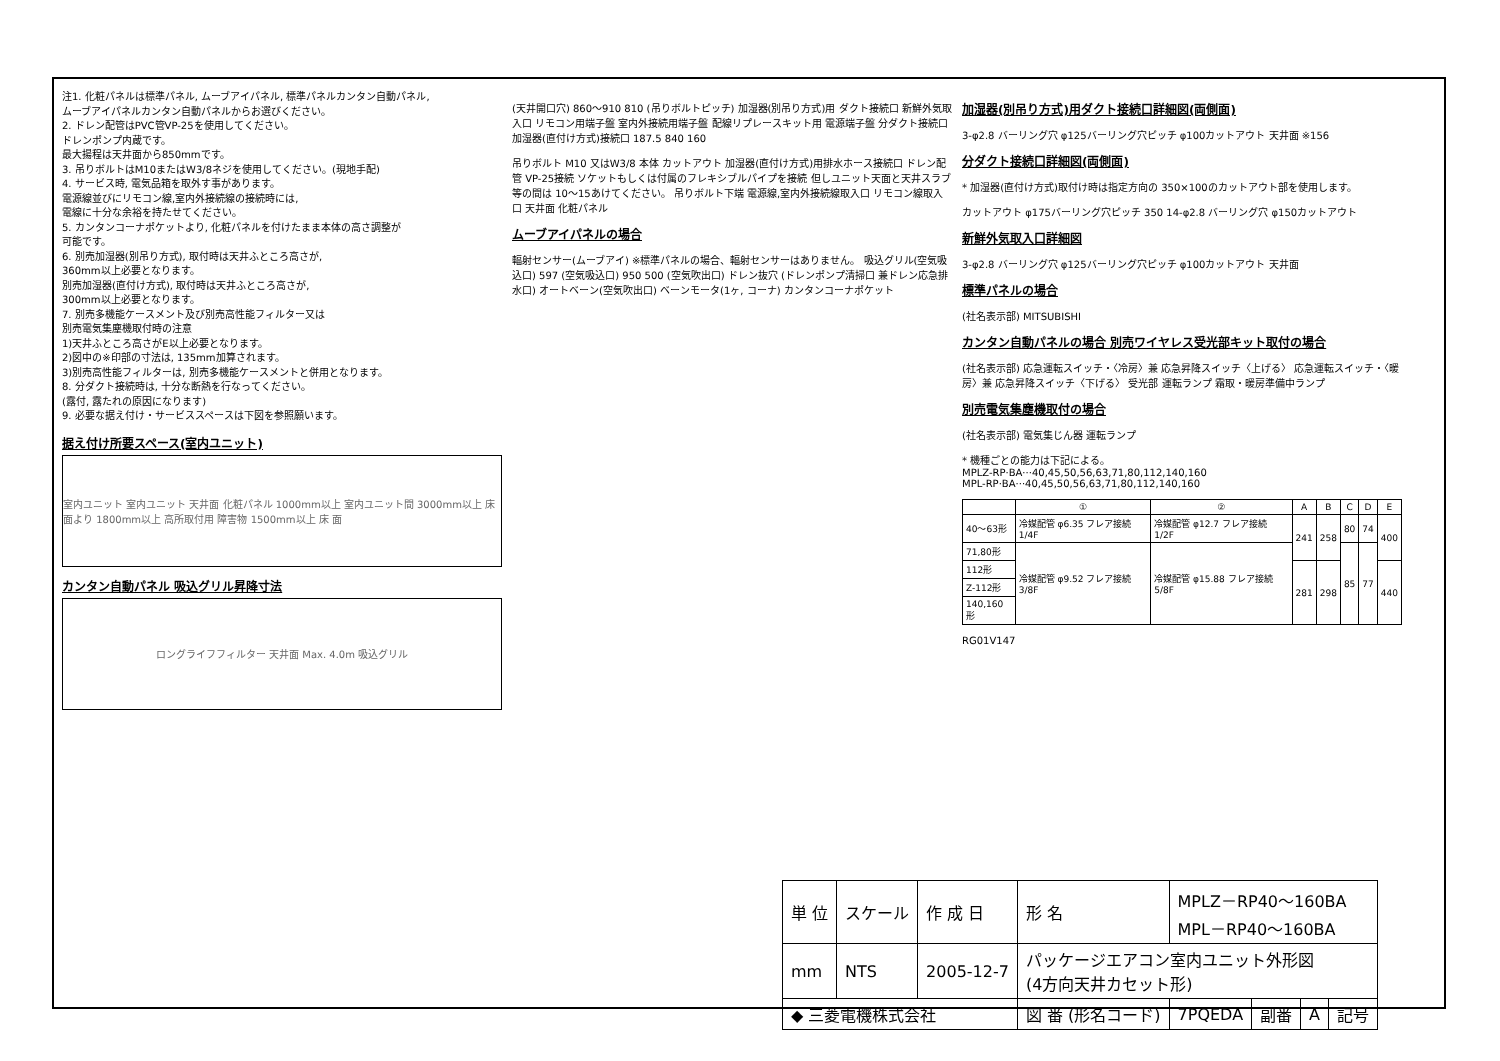注1. 化粧パネルは標準パネル, ムーブアイパネル, 標準パネルカンタン自動パネル,
ムーブアイパネルカンタン自動パネルからお選びください。
2. ドレン配管はPVC管VP-25を使用してください。
ドレンポンプ内蔵です。
最大揚程は天井面から850mmです。
3. 吊りボルトはM10またはW3/8ネジを使用してください。(現地手配)
4. サービス時, 電気品箱を取外す事があります。
電源線並びにリモコン線,室内外接続線の接続時には,
電線に十分な余裕を持たせてください。
5. カンタンコーナポケットより, 化粧パネルを付けたまま本体の高さ調整が
可能です。
6. 別売加湿器(別吊り方式), 取付時は天井ふところ高さが,
360mm以上必要となります。
別売加湿器(直付け方式), 取付時は天井ふところ高さが,
300mm以上必要となります。
7. 別売多機能ケースメント及び別売高性能フィルター又は
別売電気集塵機取付時の注意
1)天井ふところ高さがE以上必要となります。
2)図中の※印部の寸法は, 135mm加算されます。
3)別売高性能フィルターは, 別売多機能ケースメントと併用となります。
8. 分ダクト接続時は, 十分な断熱を行なってください。
(露付, 露たれの原因になります)
9. 必要な据え付け・サービススペースは下図を参照願います。
据え付け所要スペース(室内ユニット)
室内ユニット 室内ユニット 天井面 化粧パネル 1000mm以上 室内ユニット間 3000mm以上 床面より 1800mm以上 高所取付用 障害物 1500mm以上 床 面
カンタン自動パネル 吸込グリル昇降寸法
ロングライフフィルター 天井面 Max. 4.0m 吸込グリル
(天井開口穴) 860～910 810 (吊りボルトピッチ) 加湿器(別吊り方式)用 ダクト接続口 新鮮外気取入口 リモコン用端子盤 室内外接続用端子盤 配線リプレースキット用 電源端子盤 分ダクト接続口 加湿器(直付け方式)接続口 187.5 840 160
吊りボルト M10 又はW3/8 本体 カットアウト 加湿器(直付け方式)用排水ホース接続口 ドレン配管 VP-25接続 ソケットもしくは付属のフレキシブルパイプを接続 但しユニット天面と天井スラブ等の間は 10～15あけてください。 吊りボルト下端 電源線,室内外接続線取入口 リモコン線取入口 天井面 化粧パネル
ムーブアイパネルの場合
輻射センサー(ムーブアイ) ※標準パネルの場合、輻射センサーはありません。 吸込グリル(空気吸込口) 597 (空気吸込口) 950 500 (空気吹出口) ドレン抜穴 (ドレンポンプ清掃口 兼ドレン応急排水口) オートベーン(空気吹出口) ベーンモータ(1ヶ, コーナ) カンタンコーナポケット
加湿器(別吊り方式)用ダクト接続口詳細図(両側面)
3-φ2.8 バーリング穴 φ125バーリング穴ピッチ φ100カットアウト 天井面 ※156
分ダクト接続口詳細図(両側面)
* 加湿器(直付け方式)取付け時は指定方向の 350×100のカットアウト部を使用します。
カットアウト φ175バーリング穴ピッチ 350 14-φ2.8 バーリング穴 φ150カットアウト
新鮮外気取入口詳細図
3-φ2.8 バーリング穴 φ125バーリング穴ピッチ φ100カットアウト 天井面
標準パネルの場合
(社名表示部) MITSUBISHI
カンタン自動パネルの場合 別売ワイヤレス受光部キット取付の場合
(社名表示部) 応急運転スイッチ・〈冷房〉兼 応急昇降スイッチ〈上げる〉 応急運転スイッチ・〈暖房〉兼 応急昇降スイッチ〈下げる〉 受光部 運転ランプ 霜取・暖房準備中ランプ
別売電気集塵機取付の場合
(社名表示部) 電気集じん器 運転ランプ
* 機種ごとの能力は下記による。
MPLZ-RP·BA···40,45,50,56,63,71,80,112,140,160
MPL-RP·BA···40,45,50,56,63,71,80,112,140,160
| | ① | ② | A | B | C | D | E |
| --- | --- | --- | --- | --- | --- | --- | --- |
| 40～63形 | 冷媒配管 φ6.35 フレア接続 1/4F | 冷媒配管 φ12.7 フレア接続 1/2F | 241 | 258 | 80 | 74 | 400 |
| 71,80形 | 冷媒配管 φ9.52 フレア接続 3/8F | 冷媒配管 φ15.88 フレア接続 5/8F | | | 85 | 77 | |
| 112形 | | | 281 | 298 | | | 440 |
| Z-112形 | | | | | | | |
| 140,160形 | | | | | | | |
RG01V147
| 単 位 | スケール | 作 成 日 | 形 名 | MPLZ－RP40～160BA MPL－RP40～160BA | | | |
| mm | NTS | 2005-12-7 | パッケージエアコン室内ユニット外形図 (4方向天井カセット形) | | | | |
| ◆ 三菱電機株式会社 | | | 図 番 (形名コード) | 7PQEDA | 副番 | A | 記号 |